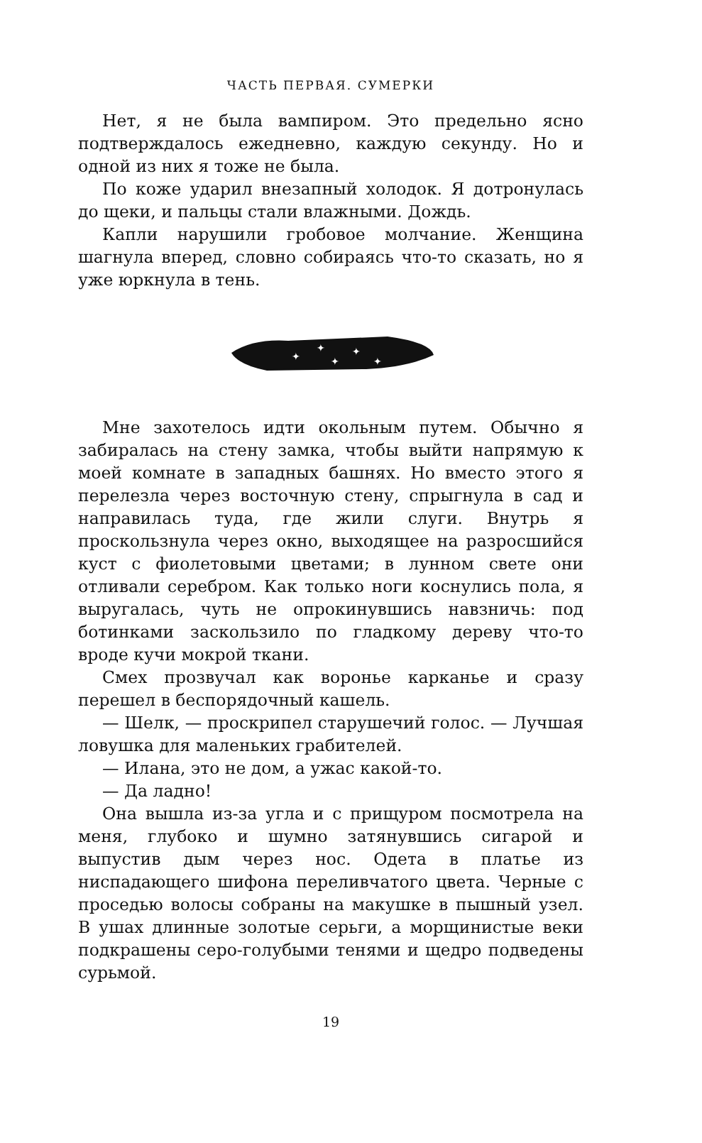ЧАСТЬ ПЕРВАЯ. СУМЕРКИ
Нет, я не была вампиром. Это предельно ясно подтверждалось ежедневно, каждую секунду. Но и одной из них я тоже не была.
По коже ударил внезапный холодок. Я дотронулась до щеки, и пальцы стали влажными. Дождь.
Капли нарушили гробовое молчание. Женщина шагнула вперед, словно собираясь что-то сказать, но я уже юркнула в тень.
✦
✦
✦
✦
✦
Мне захотелось идти окольным путем. Обычно я забиралась на стену замка, чтобы выйти напрямую к моей комнате в западных башнях. Но вместо этого я перелезла через восточную стену, спрыгнула в сад и направилась туда, где жили слуги. Внутрь я проскользнула через окно, выходящее на разросшийся куст с фиолетовыми цветами; в лунном свете они отливали серебром. Как только ноги коснулись пола, я выругалась, чуть не опрокинувшись навзничь: под ботинками заскользило по гладкому дереву что-то вроде кучи мокрой ткани.
Смех прозвучал как воронье карканье и сразу перешел в беспорядочный кашель.
— Шелк, — проскрипел старушечий голос. — Лучшая ловушка для маленьких грабителей.
— Илана, это не дом, а ужас какой-то.
— Да ладно!
Она вышла из-за угла и с прищуром посмотрела на меня, глубоко и шумно затянувшись сигарой и выпустив дым через нос. Одета в платье из ниспадающего шифона переливчатого цвета. Черные с проседью волосы собраны на макушке в пышный узел. В ушах длинные золотые серьги, а морщинистые веки подкрашены серо-голубыми тенями и щедро подведены сурьмой.
19